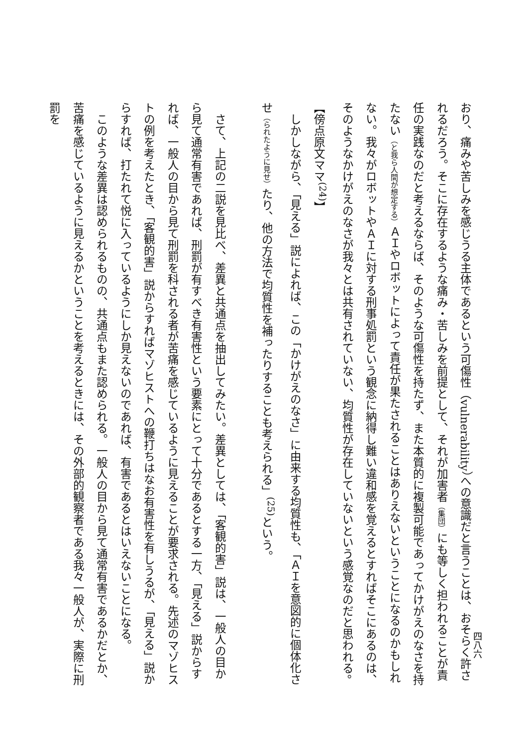四八六
おり、痛みや苦しみを感じうる主体であるという可傷性（vulnerability）への意識だと言うことは、おそらく許されるだろう。そこに存在するような痛み・苦しみを前提として、それが加害者（集団）にも等しく担われることが責任の実践なのだと考えるならば、そのような可傷性を持たず、また本質的に複製可能であってかけがえのなさを持たない（と我ら人間が想定する）ＡＩやロボットによって責任が果たされることはありえないということになるのかもしれない。我々がロボットやＡＩに対する刑事処罰という観念に納得し難い違和感を覚えるとすればそこにあるのは、そのようなかけがえのなさが我々とは共有されていない、均質性が存在していないという感覚なのだと思われる。【傍点原文ママ<sup>(24)</sup>】
　しかしながら、「見える」説によれば、この「かけがえのなさ」に由来する均質性も、「ＡＩを意図的に個体化させ（られたように見せ）たり、他の方法で均質性を補ったりすることも考えられる」<sup>(25)</sup>という。
　さて、上記の二説を見比べ、差異と共通点を抽出してみたい。差異としては、「客観的害」説は、一般人の目から見て通常有害であれば、刑罰が有すべき有害性という要素にとって十分であるとする一方、「見える」説からすれば、一般人の目から見て刑罰を科される者が苦痛を感じているように見えることが要求される。先述のマゾヒストの例を考えたとき、「客観的害」説からすればマゾヒストへの鞭打ちはなお有害性を有しうるが、「見える」説からすれば、打たれて悦に入っているようにしか見えないのであれば、有害であるとはいえないことになる。
　このような差異は認められるものの、共通点もまた認められる。一般人の目から見て通常有害であるかだとか、苦痛を感じているように見えるかということを考えるときには、その外部的観察者である我々一般人が、実際に刑罰を